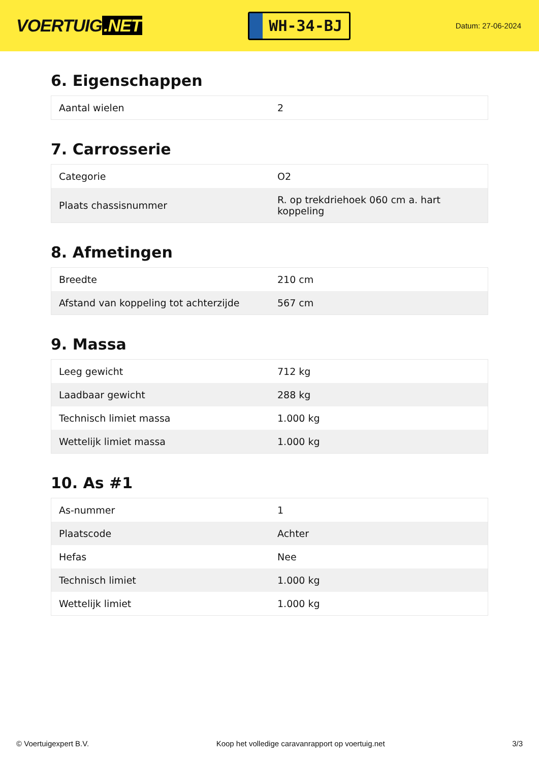VOERTUIG.NET
WH-34-BJ
Datum: 27-06-2024
6. Eigenschappen
| Aantal wielen | 2 |
7. Carrosserie
| Categorie | O2 |
| Plaats chassisnummer | R. op trekdriehoek 060 cm a. hart koppeling |
8. Afmetingen
| Breedte | 210 cm |
| Afstand van koppeling tot achterzijde | 567 cm |
9. Massa
| Leeg gewicht | 712 kg |
| Laadbaar gewicht | 288 kg |
| Technisch limiet massa | 1.000 kg |
| Wettelijk limiet massa | 1.000 kg |
10. As #1
| As-nummer | 1 |
| Plaatscode | Achter |
| Hefas | Nee |
| Technisch limiet | 1.000 kg |
| Wettelijk limiet | 1.000 kg |
© Voertuigexpert B.V. Koop het volledige caravanrapport op voertuig.net 3/3